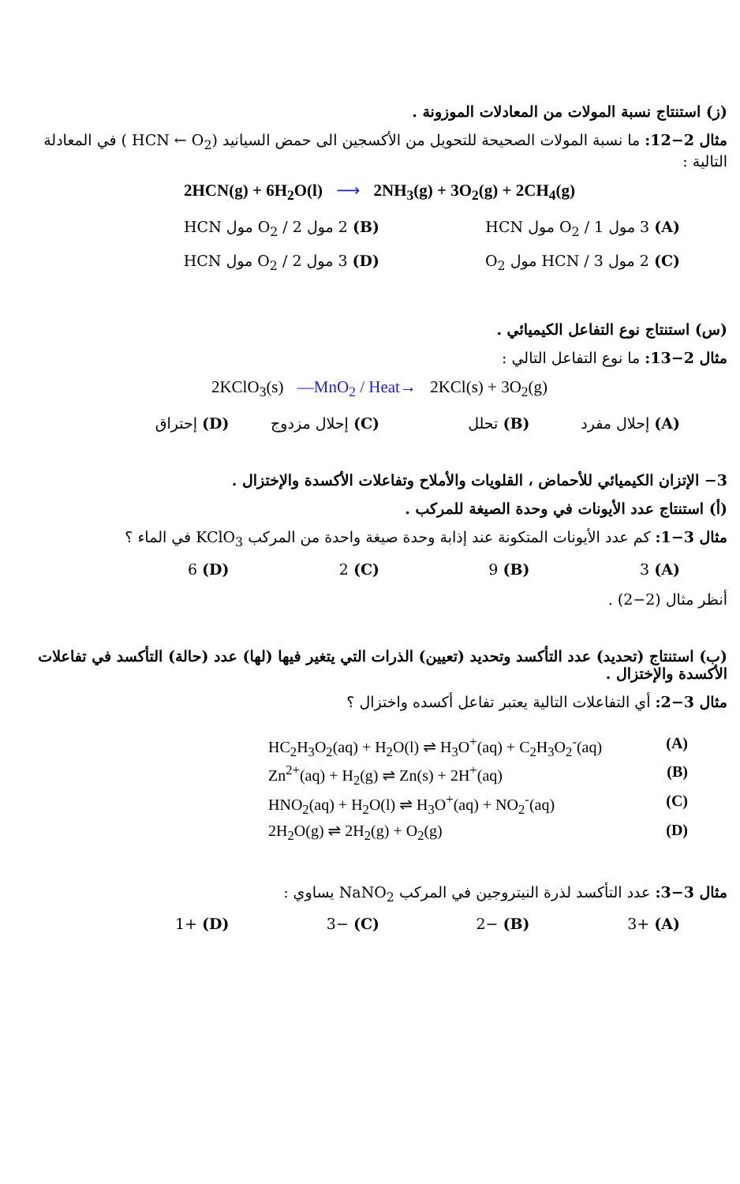(ز) استنتاج نسبة المولات من المعادلات الموزونة .
مثال 2−12: ما نسبة المولات الصحيحة للتحويل من الأكسجين الى حمض السيانيد (HCN ← O<sub>2</sub> ) في المعادلة التالية :
2HCN(g) + 6H<sub>2</sub>O(l) ⟶ 2NH<sub>3</sub>(g) + 3O<sub>2</sub>(g) + 2CH<sub>4</sub>(g)
(A) 3 مول O<sub>2</sub> / 1 مول HCN (B) 2 مول O<sub>2</sub> / 2 مول HCN
(C) 2 مول HCN / 3 مول O<sub>2</sub> (D) 3 مول O<sub>2</sub> / 2 مول HCN
(س) استنتاج نوع التفاعل الكيميائي .
مثال 2−13: ما نوع التفاعل التالي :
2KClO<sub>3</sub>(s) —MnO<sub>2</sub> / Heat→ 2KCl(s) + 3O<sub>2</sub>(g)
(A) إحلال مفرد (B) تحلل (C) إحلال مزدوج (D) إحتراق
3− الإتزان الكيميائي للأحماض ، القلويات والأملاح وتفاعلات الأكسدة والإختزال .
(أ) استنتاج عدد الأيونات في وحدة الصيغة للمركب .
مثال 3−1: كم عدد الأيونات المتكونة عند إذابة وحدة صيغة واحدة من المركب KClO<sub>3</sub> في الماء ؟
(A) 3 (B) 9 (C) 2 (D) 6
أنظر مثال (2−2) .
(ب) استنتاج (تحديد) عدد التأكسد وتحديد (تعيين) الذرات التي يتغير فيها (لها) عدد (حالة) التأكسد في تفاعلات الأكسدة والإختزال .
مثال 3−2: أي التفاعلات التالية يعتبر تفاعل أكسده واختزال ؟
HC<sub>2</sub>H<sub>3</sub>O<sub>2</sub>(aq) + H<sub>2</sub>O(l) ⇌ H<sub>3</sub>O<sup>+</sup>(aq) + C<sub>2</sub>H<sub>3</sub>O<sub>2</sub><sup>-</sup>(aq) (A)
Zn<sup>2+</sup>(aq) + H<sub>2</sub>(g) ⇌ Zn(s) + 2H<sup>+</sup>(aq) (B)
HNO<sub>2</sub>(aq) + H<sub>2</sub>O(l) ⇌ H<sub>3</sub>O<sup>+</sup>(aq) + NO<sub>2</sub><sup>-</sup>(aq) (C)
2H<sub>2</sub>O(g) ⇌ 2H<sub>2</sub>(g) + O<sub>2</sub>(g) (D)
مثال 3−3: عدد التأكسد لذرة النيتروجين في المركب NaNO<sub>2</sub> يساوي :
(A) +3 (B) −2 (C) −3 (D) +1